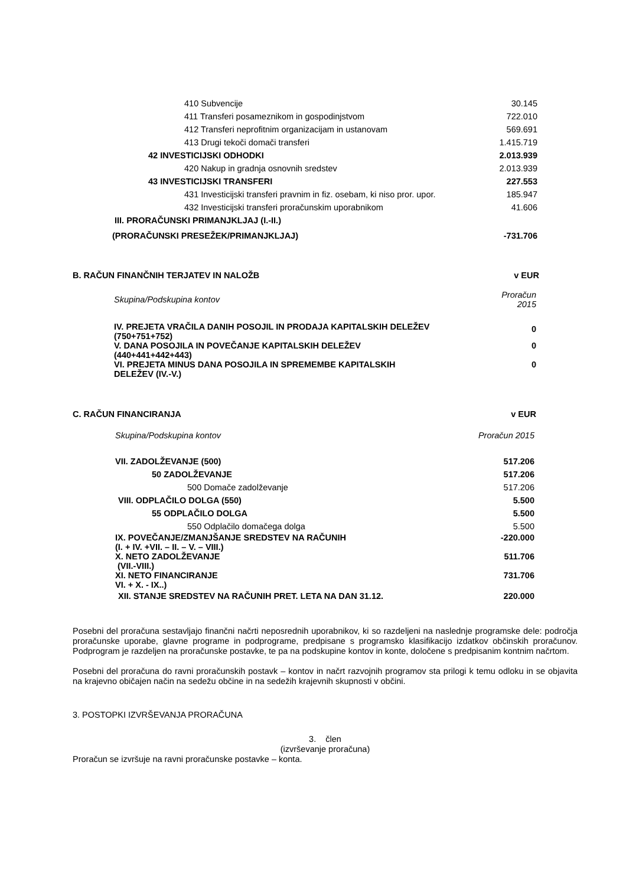| 410 Subvencije | 30.145 |
| 411 Transferi posameznikom in gospodinjstvom | 722.010 |
| 412 Transferi neprofitnim organizacijam in ustanovam | 569.691 |
| 413 Drugi tekoči domači transferi | 1.415.719 |
| 42 INVESTICIJSKI ODHODKI | 2.013.939 |
| 420 Nakup in gradnja osnovnih sredstev | 2.013.939 |
| 43 INVESTICIJSKI TRANSFERI | 227.553 |
| 431 Investicijski transferi pravnim in fiz. osebam, ki niso pror. upor. | 185.947 |
| 432 Investicijski transferi proračunskim uporabnikom | 41.606 |
| III. PRORAČUNSKI PRIMANJKLJAJ (I.-II.) | |
| (PRORAČUNSKI PRESEŽEK/PRIMANJKLJAJ) | -731.706 |
| B. RAČUN FINANČNIH TERJATEV IN NALOŽB | v EUR |
| Skupina/Podskupina kontov | Proračun 2015 |
| IV. PREJETA VRAČILA DANIH POSOJIL IN PRODAJA KAPITALSKIH DELEŽEV (750+751+752) | 0 |
| V. DANA POSOJILA IN POVEČANJE KAPITALSKIH DELEŽEV (440+441+442+443) | 0 |
| VI. PREJETA MINUS DANA POSOJILA IN SPREMEMBE KAPITALSKIH DELEŽEV (IV.-V.) | 0 |
| C. RAČUN FINANCIRANJA | v EUR |
| Skupina/Podskupina kontov | Proračun 2015 |
| VII. ZADOLŽEVANJE (500) | 517.206 |
| 50 ZADOLŽEVANJE | 517.206 |
| 500 Domače zadolževanje | 517.206 |
| VIII. ODPLAČILO DOLGA (550) | 5.500 |
| 55 ODPLAČILO DOLGA | 5.500 |
| 550 Odplačilo domačega dolga | 5.500 |
| IX. POVEČANJE/ZMANJŠANJE SREDSTEV NA RAČUNIH (I. + IV. +VII. – II. – V. – VIII.) | -220.000 |
| X. NETO ZADOLŽEVANJE (VII.-VIII.) | 511.706 |
| XI. NETO FINANCIRANJE VI. + X. - IX..) | 731.706 |
| XII. STANJE SREDSTEV NA RAČUNIH PRET. LETA NA DAN 31.12. | 220.000 |
Posebni del proračuna sestavljajo finančni načrti neposrednih uporabnikov, ki so razdeljeni na naslednje programske dele: področja proračunske uporabe, glavne programe in podprograme, predpisane s programsko klasifikacijo izdatkov občinskih proračunov. Podprogram je razdeljen na proračunske postavke, te pa na podskupine kontov in konte, določene s predpisanim kontnim načrtom.
Posebni del proračuna do ravni proračunskih postavk – kontov in načrt razvojnih programov sta prilogi k temu odloku in se objavita na krajevno običajen način na sedežu občine in na sedežih krajevnih skupnosti v občini.
3. POSTOPKI IZVRŠEVANJA PRORAČUNA
3. člen
(izvrševanje proračuna)
Proračun se izvršuje na ravni proračunske postavke – konta.